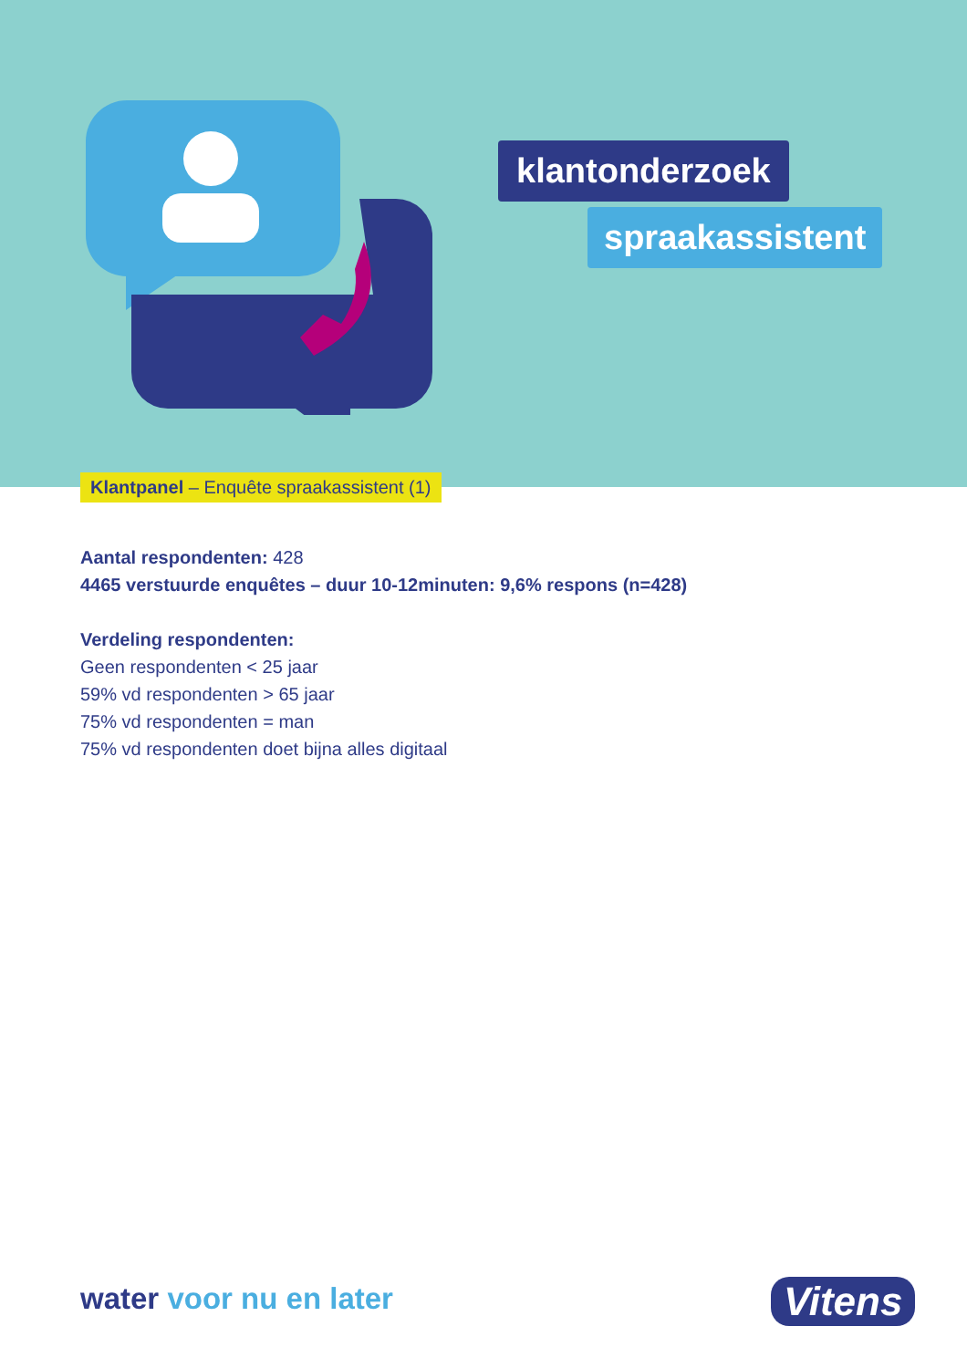klantonderzoek
spraakassistent
Klantpanel – Enquête spraakassistent (1)
Aantal respondenten: 428
4465 verstuurde enquêtes – duur 10-12minuten: 9,6% respons (n=428)
Verdeling respondenten:
Geen respondenten < 25 jaar
59% vd respondenten > 65 jaar
75% vd respondenten = man
75% vd respondenten doet bijna alles digitaal
water voor nu en later Vitens